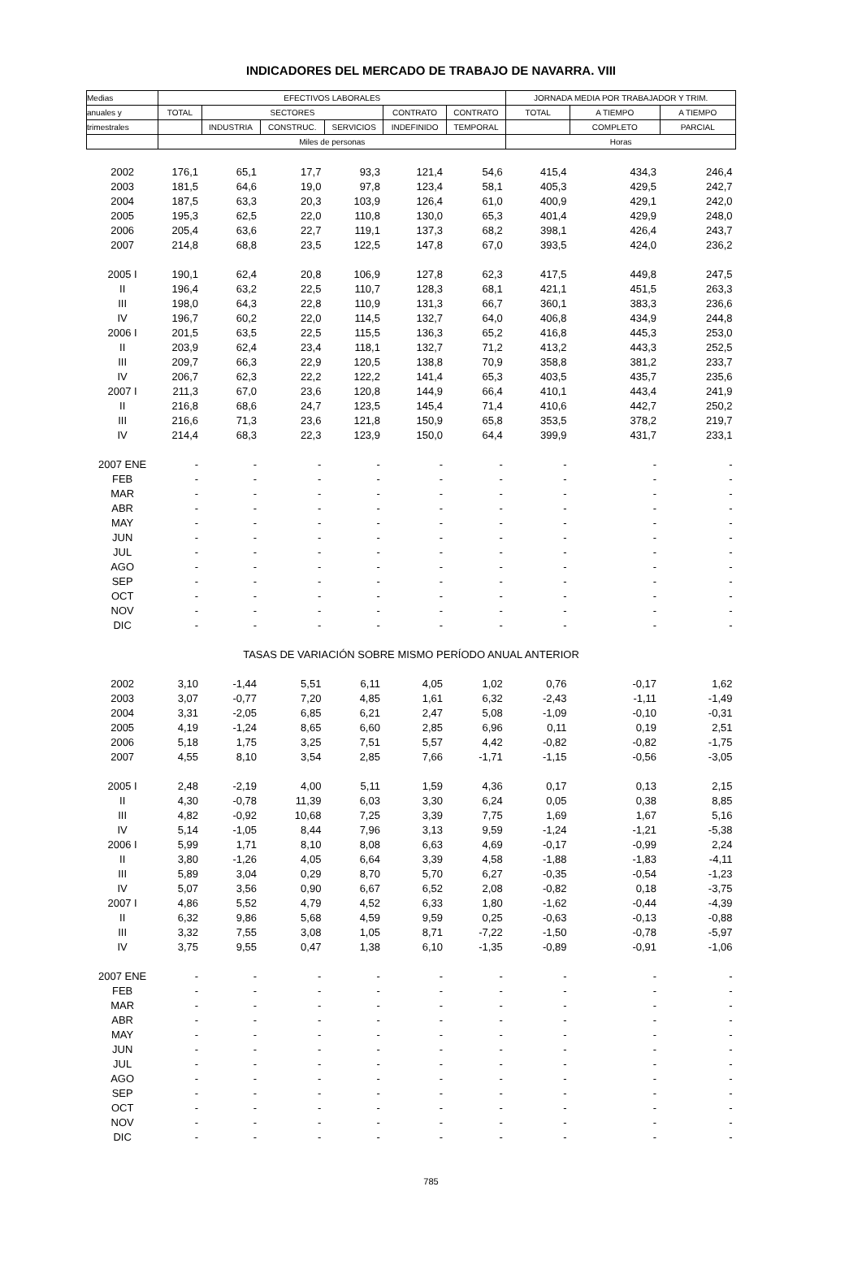INDICADORES DEL MERCADO DE TRABAJO DE NAVARRA. VIII
| Medias | EFECTIVOS LABORALES | | | | | | JORNADA MEDIA POR TRABAJADOR Y TRIM. | | |
| --- | --- | --- | --- | --- | --- | --- | --- | --- | --- |
| anuales y | TOTAL | SECTORES | | | CONTRATO | CONTRATO | TOTAL | A TIEMPO | A TIEMPO |
| trimestrales | | INDUSTRIA | CONSTRUC. | SERVICIOS | INDEFINIDO | TEMPORAL | | COMPLETO | PARCIAL |
| | Miles de personas | | | | | | Horas | | |
| 2002 | 176,1 | 65,1 | 17,7 | 93,3 | 121,4 | 54,6 | 415,4 | 434,3 | 246,4 |
| 2003 | 181,5 | 64,6 | 19,0 | 97,8 | 123,4 | 58,1 | 405,3 | 429,5 | 242,7 |
| 2004 | 187,5 | 63,3 | 20,3 | 103,9 | 126,4 | 61,0 | 400,9 | 429,1 | 242,0 |
| 2005 | 195,3 | 62,5 | 22,0 | 110,8 | 130,0 | 65,3 | 401,4 | 429,9 | 248,0 |
| 2006 | 205,4 | 63,6 | 22,7 | 119,1 | 137,3 | 68,2 | 398,1 | 426,4 | 243,7 |
| 2007 | 214,8 | 68,8 | 23,5 | 122,5 | 147,8 | 67,0 | 393,5 | 424,0 | 236,2 |
| 2005 I | 190,1 | 62,4 | 20,8 | 106,9 | 127,8 | 62,3 | 417,5 | 449,8 | 247,5 |
| II | 196,4 | 63,2 | 22,5 | 110,7 | 128,3 | 68,1 | 421,1 | 451,5 | 263,3 |
| III | 198,0 | 64,3 | 22,8 | 110,9 | 131,3 | 66,7 | 360,1 | 383,3 | 236,6 |
| IV | 196,7 | 60,2 | 22,0 | 114,5 | 132,7 | 64,0 | 406,8 | 434,9 | 244,8 |
| 2006 I | 201,5 | 63,5 | 22,5 | 115,5 | 136,3 | 65,2 | 416,8 | 445,3 | 253,0 |
| II | 203,9 | 62,4 | 23,4 | 118,1 | 132,7 | 71,2 | 413,2 | 443,3 | 252,5 |
| III | 209,7 | 66,3 | 22,9 | 120,5 | 138,8 | 70,9 | 358,8 | 381,2 | 233,7 |
| IV | 206,7 | 62,3 | 22,2 | 122,2 | 141,4 | 65,3 | 403,5 | 435,7 | 235,6 |
| 2007 I | 211,3 | 67,0 | 23,6 | 120,8 | 144,9 | 66,4 | 410,1 | 443,4 | 241,9 |
| II | 216,8 | 68,6 | 24,7 | 123,5 | 145,4 | 71,4 | 410,6 | 442,7 | 250,2 |
| III | 216,6 | 71,3 | 23,6 | 121,8 | 150,9 | 65,8 | 353,5 | 378,2 | 219,7 |
| IV | 214,4 | 68,3 | 22,3 | 123,9 | 150,0 | 64,4 | 399,9 | 431,7 | 233,1 |
| 2007 ENE | - | - | - | - | - | - | - | - | - |
| FEB | - | - | - | - | - | - | - | - | - |
| MAR | - | - | - | - | - | - | - | - | - |
| ABR | - | - | - | - | - | - | - | - | - |
| MAY | - | - | - | - | - | - | - | - | - |
| JUN | - | - | - | - | - | - | - | - | - |
| JUL | - | - | - | - | - | - | - | - | - |
| AGO | - | - | - | - | - | - | - | - | - |
| SEP | - | - | - | - | - | - | - | - | - |
| OCT | - | - | - | - | - | - | - | - | - |
| NOV | - | - | - | - | - | - | - | - | - |
| DIC | - | - | - | - | - | - | - | - | - |
| TASAS DE VARIACIÓN SOBRE MISMO PERÍODO ANUAL ANTERIOR | | | | | | | | | |
| 2002 | 3,10 | -1,44 | 5,51 | 6,11 | 4,05 | 1,02 | 0,76 | -0,17 | 1,62 |
| 2003 | 3,07 | -0,77 | 7,20 | 4,85 | 1,61 | 6,32 | -2,43 | -1,11 | -1,49 |
| 2004 | 3,31 | -2,05 | 6,85 | 6,21 | 2,47 | 5,08 | -1,09 | -0,10 | -0,31 |
| 2005 | 4,19 | -1,24 | 8,65 | 6,60 | 2,85 | 6,96 | 0,11 | 0,19 | 2,51 |
| 2006 | 5,18 | 1,75 | 3,25 | 7,51 | 5,57 | 4,42 | -0,82 | -0,82 | -1,75 |
| 2007 | 4,55 | 8,10 | 3,54 | 2,85 | 7,66 | -1,71 | -1,15 | -0,56 | -3,05 |
| 2005 I | 2,48 | -2,19 | 4,00 | 5,11 | 1,59 | 4,36 | 0,17 | 0,13 | 2,15 |
| II | 4,30 | -0,78 | 11,39 | 6,03 | 3,30 | 6,24 | 0,05 | 0,38 | 8,85 |
| III | 4,82 | -0,92 | 10,68 | 7,25 | 3,39 | 7,75 | 1,69 | 1,67 | 5,16 |
| IV | 5,14 | -1,05 | 8,44 | 7,96 | 3,13 | 9,59 | -1,24 | -1,21 | -5,38 |
| 2006 I | 5,99 | 1,71 | 8,10 | 8,08 | 6,63 | 4,69 | -0,17 | -0,99 | 2,24 |
| II | 3,80 | -1,26 | 4,05 | 6,64 | 3,39 | 4,58 | -1,88 | -1,83 | -4,11 |
| III | 5,89 | 3,04 | 0,29 | 8,70 | 5,70 | 6,27 | -0,35 | -0,54 | -1,23 |
| IV | 5,07 | 3,56 | 0,90 | 6,67 | 6,52 | 2,08 | -0,82 | 0,18 | -3,75 |
| 2007 I | 4,86 | 5,52 | 4,79 | 4,52 | 6,33 | 1,80 | -1,62 | -0,44 | -4,39 |
| II | 6,32 | 9,86 | 5,68 | 4,59 | 9,59 | 0,25 | -0,63 | -0,13 | -0,88 |
| III | 3,32 | 7,55 | 3,08 | 1,05 | 8,71 | -7,22 | -1,50 | -0,78 | -5,97 |
| IV | 3,75 | 9,55 | 0,47 | 1,38 | 6,10 | -1,35 | -0,89 | -0,91 | -1,06 |
| 2007 ENE | - | - | - | - | - | - | - | - | - |
| FEB | - | - | - | - | - | - | - | - | - |
| MAR | - | - | - | - | - | - | - | - | - |
| ABR | - | - | - | - | - | - | - | - | - |
| MAY | - | - | - | - | - | - | - | - | - |
| JUN | - | - | - | - | - | - | - | - | - |
| JUL | - | - | - | - | - | - | - | - | - |
| AGO | - | - | - | - | - | - | - | - | - |
| SEP | - | - | - | - | - | - | - | - | - |
| OCT | - | - | - | - | - | - | - | - | - |
| NOV | - | - | - | - | - | - | - | - | - |
| DIC | - | - | - | - | - | - | - | - | - |
785